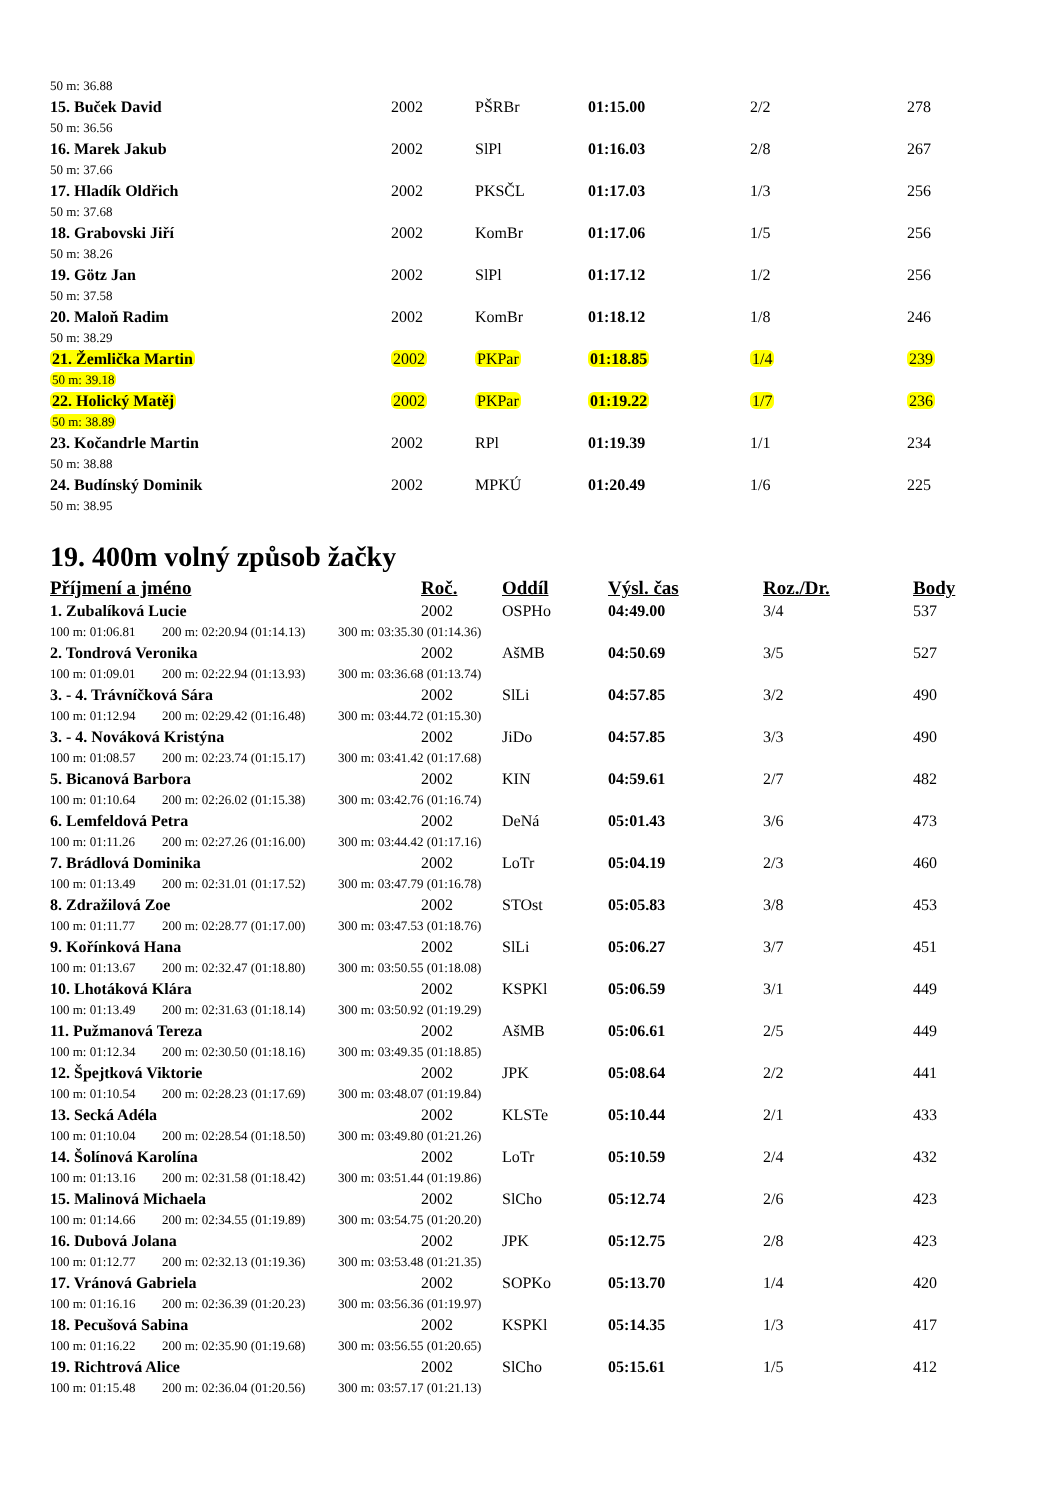| 50 m: 36.88 | | | | | |
| 15. Buček David | 2002 | PŠRBr | 01:15.00 | 2/2 | 278 |
| 50 m: 36.56 | | | | | |
| 16. Marek Jakub | 2002 | SlPl | 01:16.03 | 2/8 | 267 |
| 50 m: 37.66 | | | | | |
| 17. Hladík Oldřich | 2002 | PKSČL | 01:17.03 | 1/3 | 256 |
| 50 m: 37.68 | | | | | |
| 18. Grabovski Jiří | 2002 | KomBr | 01:17.06 | 1/5 | 256 |
| 50 m: 38.26 | | | | | |
| 19. Götz Jan | 2002 | SlPl | 01:17.12 | 1/2 | 256 |
| 50 m: 37.58 | | | | | |
| 20. Maloň Radim | 2002 | KomBr | 01:18.12 | 1/8 | 246 |
| 50 m: 38.29 | | | | | |
| 21. Žemlička Martin | 2002 | PKPar | 01:18.85 | 1/4 | 239 |
| 50 m: 39.18 | | | | | |
| 22. Holický Matěj | 2002 | PKPar | 01:19.22 | 1/7 | 236 |
| 50 m: 38.89 | | | | | |
| 23. Kočandrle Martin | 2002 | RPl | 01:19.39 | 1/1 | 234 |
| 50 m: 38.88 | | | | | |
| 24. Budínský Dominik | 2002 | MPKÚ | 01:20.49 | 1/6 | 225 |
| 50 m: 38.95 | | | | | |
19. 400m volný způsob žačky
| Příjmení a jméno | | | Roč. | Oddíl | Výsl. čas | Roz./Dr. | Body |
| --- | --- | --- | --- | --- | --- | --- | --- |
| 1. Zubalíková Lucie | | | 2002 | OSPHo | 04:49.00 | 3/4 | 537 |
| 100 m: 01:06.81 | 200 m: 02:20.94 (01:14.13) | 300 m: 03:35.30 (01:14.36) | | | | | |
| 2. Tondrová Veronika | | | 2002 | AšMB | 04:50.69 | 3/5 | 527 |
| 100 m: 01:09.01 | 200 m: 02:22.94 (01:13.93) | 300 m: 03:36.68 (01:13.74) | | | | | |
| 3. - 4. Trávníčková Sára | | | 2002 | SlLi | 04:57.85 | 3/2 | 490 |
| 100 m: 01:12.94 | 200 m: 02:29.42 (01:16.48) | 300 m: 03:44.72 (01:15.30) | | | | | |
| 3. - 4. Nováková Kristýna | | | 2002 | JiDo | 04:57.85 | 3/3 | 490 |
| 100 m: 01:08.57 | 200 m: 02:23.74 (01:15.17) | 300 m: 03:41.42 (01:17.68) | | | | | |
| 5. Bicanová Barbora | | | 2002 | KIN | 04:59.61 | 2/7 | 482 |
| 100 m: 01:10.64 | 200 m: 02:26.02 (01:15.38) | 300 m: 03:42.76 (01:16.74) | | | | | |
| 6. Lemfeldová Petra | | | 2002 | DeNá | 05:01.43 | 3/6 | 473 |
| 100 m: 01:11.26 | 200 m: 02:27.26 (01:16.00) | 300 m: 03:44.42 (01:17.16) | | | | | |
| 7. Brádlová Dominika | | | 2002 | LoTr | 05:04.19 | 2/3 | 460 |
| 100 m: 01:13.49 | 200 m: 02:31.01 (01:17.52) | 300 m: 03:47.79 (01:16.78) | | | | | |
| 8. Zdražilová Zoe | | | 2002 | STOst | 05:05.83 | 3/8 | 453 |
| 100 m: 01:11.77 | 200 m: 02:28.77 (01:17.00) | 300 m: 03:47.53 (01:18.76) | | | | | |
| 9. Kořínková Hana | | | 2002 | SlLi | 05:06.27 | 3/7 | 451 |
| 100 m: 01:13.67 | 200 m: 02:32.47 (01:18.80) | 300 m: 03:50.55 (01:18.08) | | | | | |
| 10. Lhotáková Klára | | | 2002 | KSPKl | 05:06.59 | 3/1 | 449 |
| 100 m: 01:13.49 | 200 m: 02:31.63 (01:18.14) | 300 m: 03:50.92 (01:19.29) | | | | | |
| 11. Pužmanová Tereza | | | 2002 | AšMB | 05:06.61 | 2/5 | 449 |
| 100 m: 01:12.34 | 200 m: 02:30.50 (01:18.16) | 300 m: 03:49.35 (01:18.85) | | | | | |
| 12. Špejtková Viktorie | | | 2002 | JPK | 05:08.64 | 2/2 | 441 |
| 100 m: 01:10.54 | 200 m: 02:28.23 (01:17.69) | 300 m: 03:48.07 (01:19.84) | | | | | |
| 13. Secká Adéla | | | 2002 | KLSTe | 05:10.44 | 2/1 | 433 |
| 100 m: 01:10.04 | 200 m: 02:28.54 (01:18.50) | 300 m: 03:49.80 (01:21.26) | | | | | |
| 14. Šolínová Karolína | | | 2002 | LoTr | 05:10.59 | 2/4 | 432 |
| 100 m: 01:13.16 | 200 m: 02:31.58 (01:18.42) | 300 m: 03:51.44 (01:19.86) | | | | | |
| 15. Malinová Michaela | | | 2002 | SlCho | 05:12.74 | 2/6 | 423 |
| 100 m: 01:14.66 | 200 m: 02:34.55 (01:19.89) | 300 m: 03:54.75 (01:20.20) | | | | | |
| 16. Dubová Jolana | | | 2002 | JPK | 05:12.75 | 2/8 | 423 |
| 100 m: 01:12.77 | 200 m: 02:32.13 (01:19.36) | 300 m: 03:53.48 (01:21.35) | | | | | |
| 17. Vránová Gabriela | | | 2002 | SOPKo | 05:13.70 | 1/4 | 420 |
| 100 m: 01:16.16 | 200 m: 02:36.39 (01:20.23) | 300 m: 03:56.36 (01:19.97) | | | | | |
| 18. Pecušová Sabina | | | 2002 | KSPKl | 05:14.35 | 1/3 | 417 |
| 100 m: 01:16.22 | 200 m: 02:35.90 (01:19.68) | 300 m: 03:56.55 (01:20.65) | | | | | |
| 19. Richtrová Alice | | | 2002 | SlCho | 05:15.61 | 1/5 | 412 |
| 100 m: 01:15.48 | 200 m: 02:36.04 (01:20.56) | 300 m: 03:57.17 (01:21.13) | | | | | |